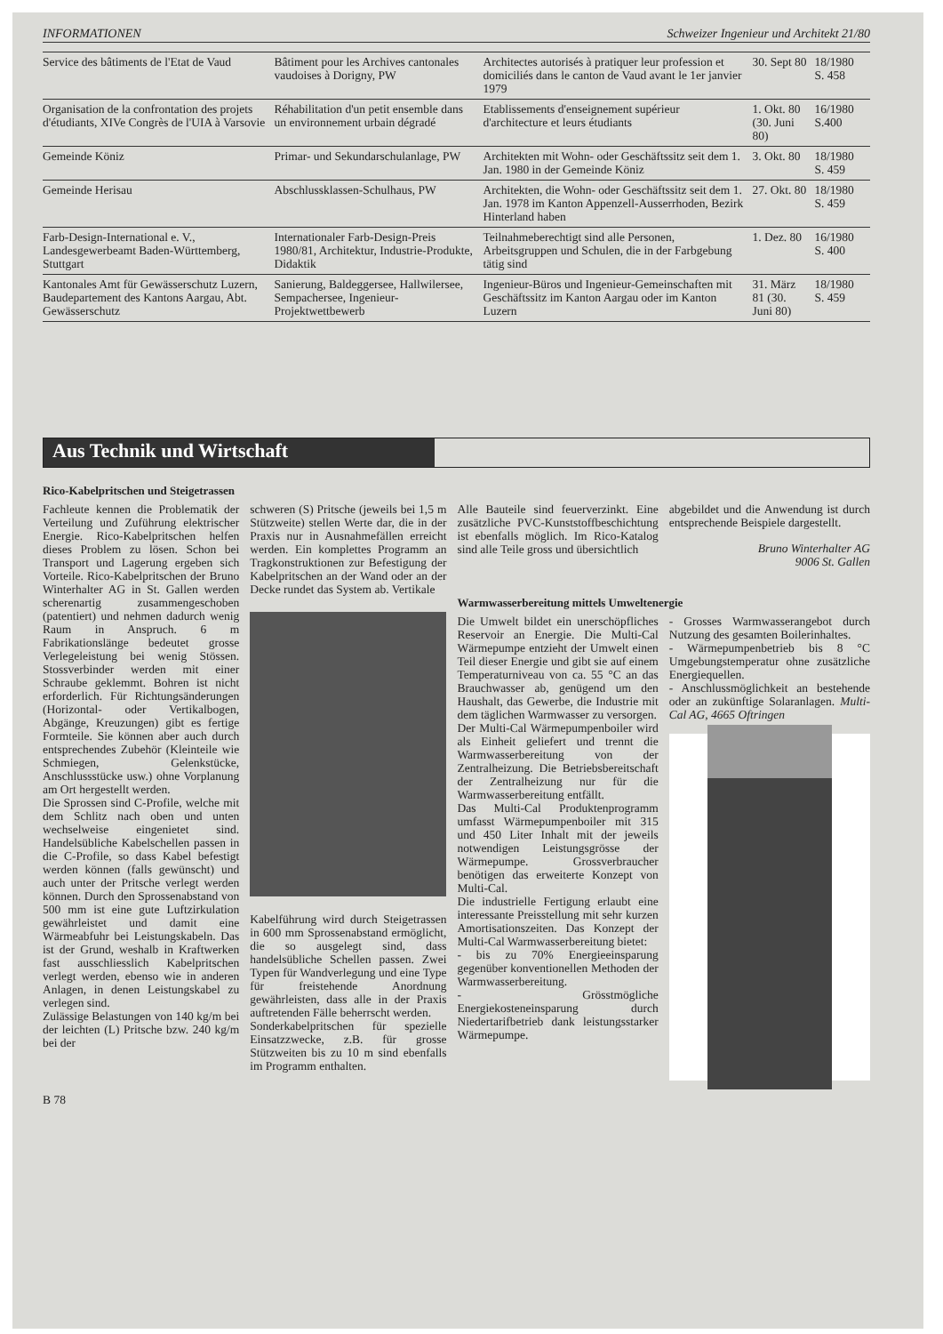INFORMATIONEN Schweizer Ingenieur und Architekt 21/80
| Service des bâtiments de l'Etat de Vaud | Bâtiment pour les Archives cantonales vaudoises à Dorigny, PW | Architectes autorisés à pratiquer leur profession et domiciliés dans le canton de Vaud avant le 1er janvier 1979 | 30. Sept 80 | 18/1980 S. 458 |
| Organisation de la confrontation des projets d'étudiants, XIVe Congrès de l'UIA à Varsovie | Réhabilitation d'un petit ensemble dans un environnement urbain dégradé | Etablissements d'enseignement supérieur d'architecture et leurs étudiants | 1. Okt. 80 (30. Juni 80) | 16/1980 S.400 |
| Gemeinde Köniz | Primar- und Sekundarschulanlage, PW | Architekten mit Wohn- oder Geschäftssitz seit dem 1. Jan. 1980 in der Gemeinde Köniz | 3. Okt. 80 | 18/1980 S. 459 |
| Gemeinde Herisau | Abschlussklassen-Schulhaus, PW | Architekten, die Wohn- oder Geschäftssitz seit dem 1. Jan. 1978 im Kanton Appenzell-Ausserrhoden, Bezirk Hinterland haben | 27. Okt. 80 | 18/1980 S. 459 |
| Farb-Design-International e. V., Landesgewerbeamt Baden-Württemberg, Stuttgart | Internationaler Farb-Design-Preis 1980/81, Architektur, Industrie-Produkte, Didaktik | Teilnahmeberechtigt sind alle Personen, Arbeitsgruppen und Schulen, die in der Farbgebung tätig sind | 1. Dez. 80 | 16/1980 S. 400 |
| Kantonales Amt für Gewässerschutz Luzern, Baudepartement des Kantons Aargau, Abt. Gewässerschutz | Sanierung, Baldeggersee, Hallwilersee, Sempachersee, Ingenieur-Projektwettbewerb | Ingenieur-Büros und Ingenieur-Gemeinschaften mit Geschäftssitz im Kanton Aargau oder im Kanton Luzern | 31. März 81 (30. Juni 80) | 18/1980 S. 459 |
Aus Technik und Wirtschaft
Rico-Kabelpritschen und Steigetrassen
Fachleute kennen die Problematik der Verteilung und Zuführung elektrischer Energie. Rico-Kabelpritschen helfen dieses Problem zu lösen. Schon bei Transport und Lagerung ergeben sich Vorteile. Rico-Kabelpritschen der Bruno Winterhalter AG in St. Gallen werden scherenartig zusammengeschoben (patentiert) und nehmen dadurch wenig Raum in Anspruch. 6 m Fabrikationslänge bedeutet grosse Verlegeleistung bei wenig Stössen. Stossverbinder werden mit einer Schraube geklemmt. Bohren ist nicht erforderlich. Für Richtungsänderungen (Horizontal- oder Vertikalbogen, Abgänge, Kreuzungen) gibt es fertige Formteile. Sie können aber auch durch entsprechendes Zubehör (Kleinteile wie Schmiegen, Gelenkstücke, Anschlussstücke usw.) ohne Vorplanung am Ort hergestellt werden.
Die Sprossen sind C-Profile, welche mit dem Schlitz nach oben und unten wechselweise eingenietet sind. Handelsübliche Kabelschellen passen in die C-Profile, so dass Kabel befestigt werden können (falls gewünscht) und auch unter der Pritsche verlegt werden können. Durch den Sprossenabstand von 500 mm ist eine gute Luftzirkulation gewährleistet und damit eine Wärmeabfuhr bei Leistungskabeln. Das ist der Grund, weshalb in Kraftwerken fast ausschliesslich Kabelpritschen verlegt werden, ebenso wie in anderen Anlagen, in denen Leistungskabel zu verlegen sind.
Zulässige Belastungen von 140 kg/m bei der leichten (L) Pritsche bzw. 240 kg/m bei der
schweren (S) Pritsche (jeweils bei 1,5 m Stützweite) stellen Werte dar, die in der Praxis nur in Ausnahmefällen erreicht werden. Ein komplettes Programm an Tragkonstruktionen zur Befestigung der Kabelpritschen an der Wand oder an der Decke rundet das System ab. Vertikale
Kabelführung wird durch Steigetrassen in 600 mm Sprossenabstand ermöglicht, die so ausgelegt sind, dass handelsübliche Schellen passen. Zwei Typen für Wandverlegung und eine Type für freistehende Anordnung gewährleisten, dass alle in der Praxis auftretenden Fälle beherrscht werden.
Sonderkabelpritschen für spezielle Einsatzzwecke, z.B. für grosse Stützweiten bis zu 10 m sind ebenfalls im Programm enthalten.
Alle Bauteile sind feuerverzinkt. Eine zusätzliche PVC-Kunststoffbeschichtung ist ebenfalls möglich. Im Rico-Katalog sind alle Teile gross und übersichtlich
abgebildet und die Anwendung ist durch entsprechende Beispiele dargestellt.
Bruno Winterhalter AG
9006 St. Gallen
Warmwasserbereitung mittels Umweltenergie
Die Umwelt bildet ein unerschöpfliches Reservoir an Energie. Die Multi-Cal Wärmepumpe entzieht der Umwelt einen Teil dieser Energie und gibt sie auf einem Temperaturniveau von ca. 55 °C an das Brauchwasser ab, genügend um den Haushalt, das Gewerbe, die Industrie mit dem täglichen Warmwasser zu versorgen.
Der Multi-Cal Wärmepumpenboiler wird als Einheit geliefert und trennt die Warmwasserbereitung von der Zentralheizung. Die Betriebsbereitschaft der Zentralheizung nur für die Warmwasserbereitung entfällt.
Das Multi-Cal Produktenprogramm umfasst Wärmepumpenboiler mit 315 und 450 Liter Inhalt mit der jeweils notwendigen Leistungsgrösse der Wärmepumpe. Grossverbraucher benötigen das erweiterte Konzept von Multi-Cal.
Die industrielle Fertigung erlaubt eine interessante Preisstellung mit sehr kurzen Amortisationszeiten. Das Konzept der Multi-Cal Warmwasserbereitung bietet:
- bis zu 70% Energieeinsparung gegenüber konventionellen Methoden der Warmwasserbereitung.
- Grösstmögliche Energiekosteneinsparung durch Niedertarifbetrieb dank leistungsstarker Wärmepumpe.
- Grosses Warmwasserangebot durch Nutzung des gesamten Boilerinhaltes.
- Wärmepumpenbetrieb bis 8 °C Umgebungstemperatur ohne zusätzliche Energiequellen.
- Anschlussmöglichkeit an bestehende oder an zukünftige Solaranlagen. Multi-Cal AG, 4665 Oftringen
B 78